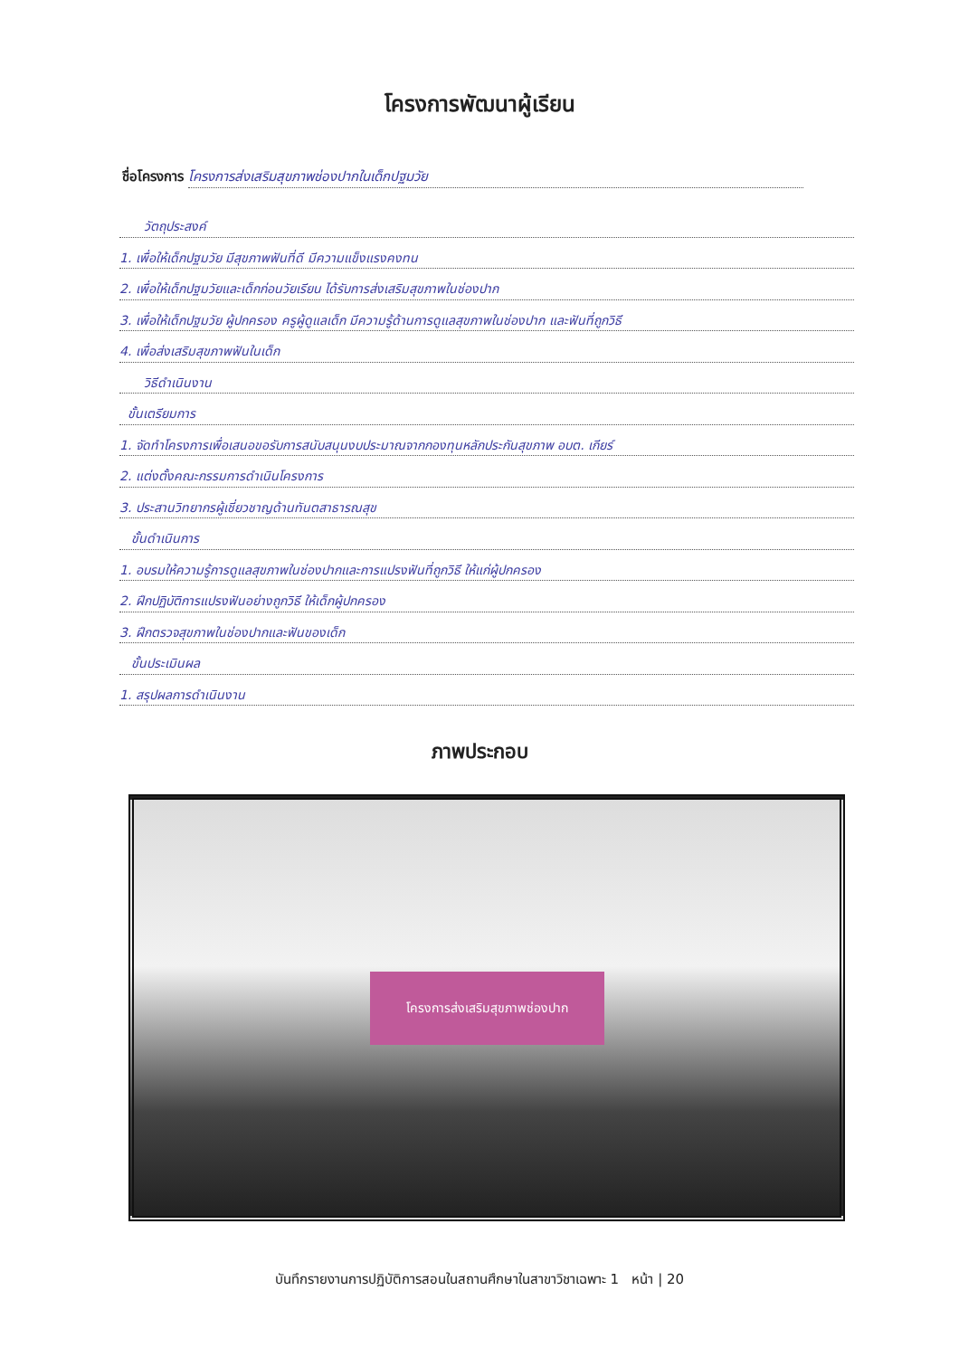โครงการพัฒนาผู้เรียน
ชื่อโครงการ โครงการส่งเสริมสุขภาพช่องปากในเด็กปฐมวัย
วัตถุประสงค์
1. เพื่อให้เด็กปฐมวัย มีสุขภาพฟันที่ดี มีความแข็งแรงคงทน
2. เพื่อให้เด็กปฐมวัยและเด็กก่อนวัยเรียน ได้รับการส่งเสริมสุขภาพในช่องปาก
3. เพื่อให้เด็กปฐมวัย ผู้ปกครอง ครูผู้ดูแลเด็ก มีความรู้ด้านการดูแลสุขภาพในช่องปาก และฟันที่ถูกวิธี
4. เพื่อส่งเสริมสุขภาพฟันในเด็ก
วิธีดำเนินงาน
ขั้นเตรียมการ
1. จัดทำโครงการเพื่อเสนอขอรับการสนับสนุนงบประมาณจากกองทุนหลักประกันสุขภาพ อบต. เกียร์
2. แต่งตั้งคณะกรรมการดำเนินโครงการ
3. ประสานวิทยากรผู้เชี่ยวชาญด้านทันตสาธารณสุข
ขั้นดำเนินการ
1. อบรมให้ความรู้การดูแลสุขภาพในช่องปากและการแปรงฟันที่ถูกวิธี ให้แก่ผู้ปกครอง
2. ฝึกปฏิบัติการแปรงฟันอย่างถูกวิธี ให้เด็กผู้ปกครอง
3. ฝึกตรวจสุขภาพในช่องปากและฟันของเด็ก
ขั้นประเมินผล
1. สรุปผลการดำเนินงาน
ภาพประกอบ
โครงการส่งเสริมสุขภาพช่องปาก
บันทึกรายงานการปฏิบัติการสอนในสถานศึกษาในสาขาวิชาเฉพาะ 1 หน้า | 20